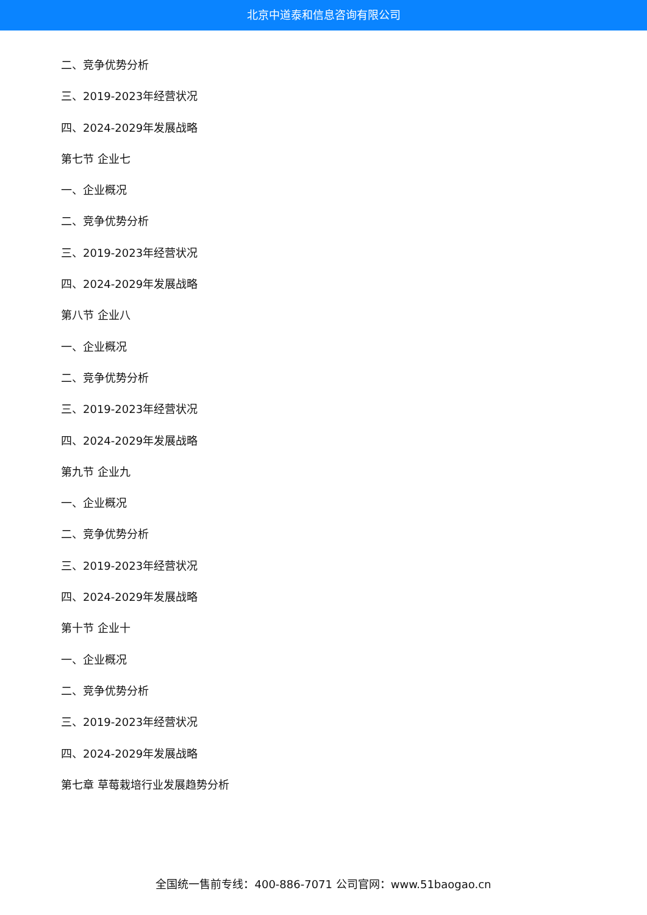北京中道泰和信息咨询有限公司
二、竞争优势分析
三、2019-2023年经营状况
四、2024-2029年发展战略
第七节 企业七
一、企业概况
二、竞争优势分析
三、2019-2023年经营状况
四、2024-2029年发展战略
第八节 企业八
一、企业概况
二、竞争优势分析
三、2019-2023年经营状况
四、2024-2029年发展战略
第九节 企业九
一、企业概况
二、竞争优势分析
三、2019-2023年经营状况
四、2024-2029年发展战略
第十节 企业十
一、企业概况
二、竞争优势分析
三、2019-2023年经营状况
四、2024-2029年发展战略
第七章 草莓栽培行业发展趋势分析
全国统一售前专线：400-886-7071 公司官网：www.51baogao.cn